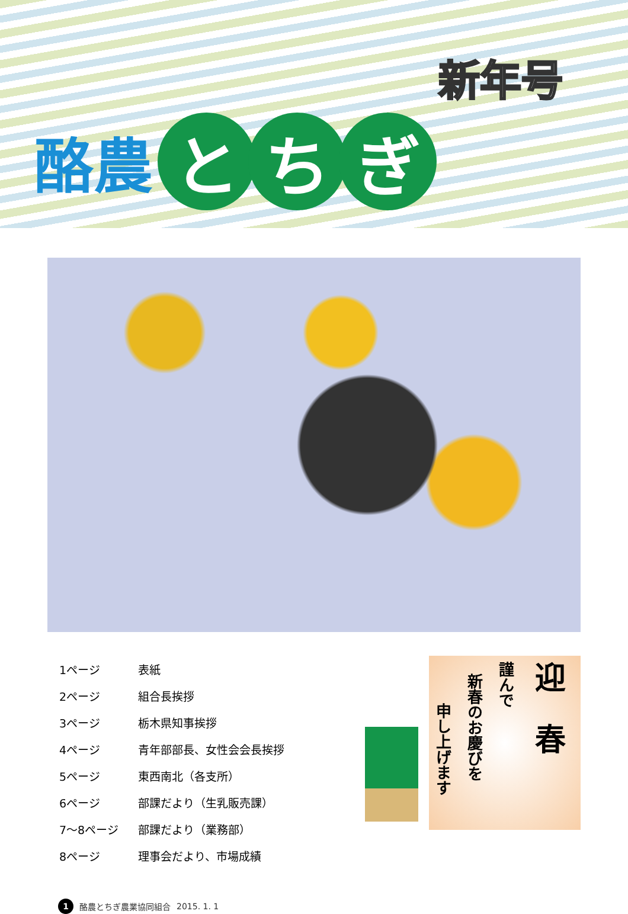新年号
酪農
と ち ぎ
| 1ページ | 表紙 |
| 2ページ | 組合長挨拶 |
| 3ページ | 栃木県知事挨拶 |
| 4ページ | 青年部部長、女性会会長挨拶 |
| 5ページ | 東西南北（各支所） |
| 6ページ | 部課だより（生乳販売課） |
| 7～8ページ | 部課だより（業務部） |
| 8ページ | 理事会だより、市場成績 |
迎　春
謹んで
新春のお慶びを
申し上げます
1 酪農とちぎ農業協同組合 2015. 1. 1